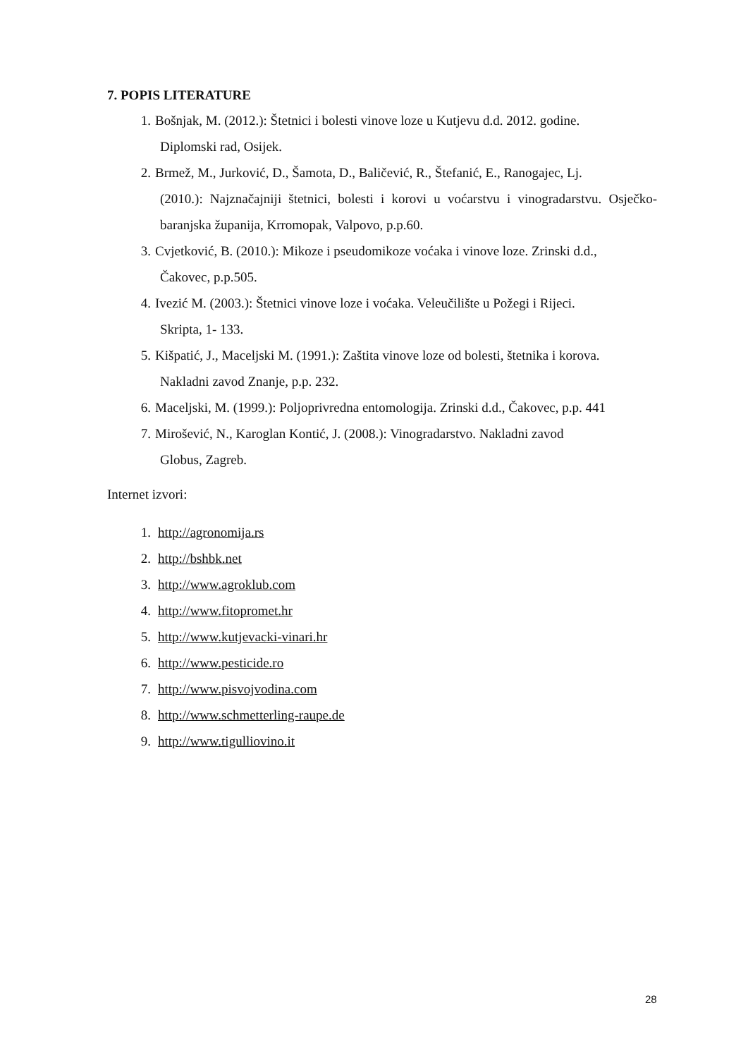7. POPIS LITERATURE
1. Bošnjak, M. (2012.): Štetnici i bolesti vinove loze u Kutjevu d.d. 2012. godine.
Diplomski rad, Osijek.
2. Brmež, M., Jurković, D., Šamota, D., Baličević, R., Štefanić, E., Ranogajec, Lj.
(2010.): Najznačajniji štetnici, bolesti i korovi u voćarstvu i vinogradarstvu. Osječko-baranjska županija, Krromopak, Valpovo, p.p.60.
3. Cvjetković, B. (2010.): Mikoze i pseudomikoze voćaka i vinove loze. Zrinski d.d.,
Čakovec, p.p.505.
4. Ivezić M. (2003.): Štetnici vinove loze i voćaka. Veleučilište u Požegi i Rijeci.
Skripta, 1- 133.
5. Kišpatić, J., Maceljski M. (1991.): Zaštita vinove loze od bolesti, štetnika i korova.
Nakladni zavod Znanje, p.p. 232.
6. Maceljski, M. (1999.): Poljoprivredna entomologija. Zrinski d.d., Čakovec, p.p. 441
7. Mirošević, N., Karoglan Kontić, J. (2008.): Vinogradarstvo. Nakladni zavod
Globus, Zagreb.
Internet izvori:
1. http://agronomija.rs
2. http://bshbk.net
3. http://www.agroklub.com
4. http://www.fitopromet.hr
5. http://www.kutjevacki-vinari.hr
6. http://www.pesticide.ro
7. http://www.pisvojvodina.com
8. http://www.schmetterling-raupe.de
9. http://www.tigulliovino.it
28